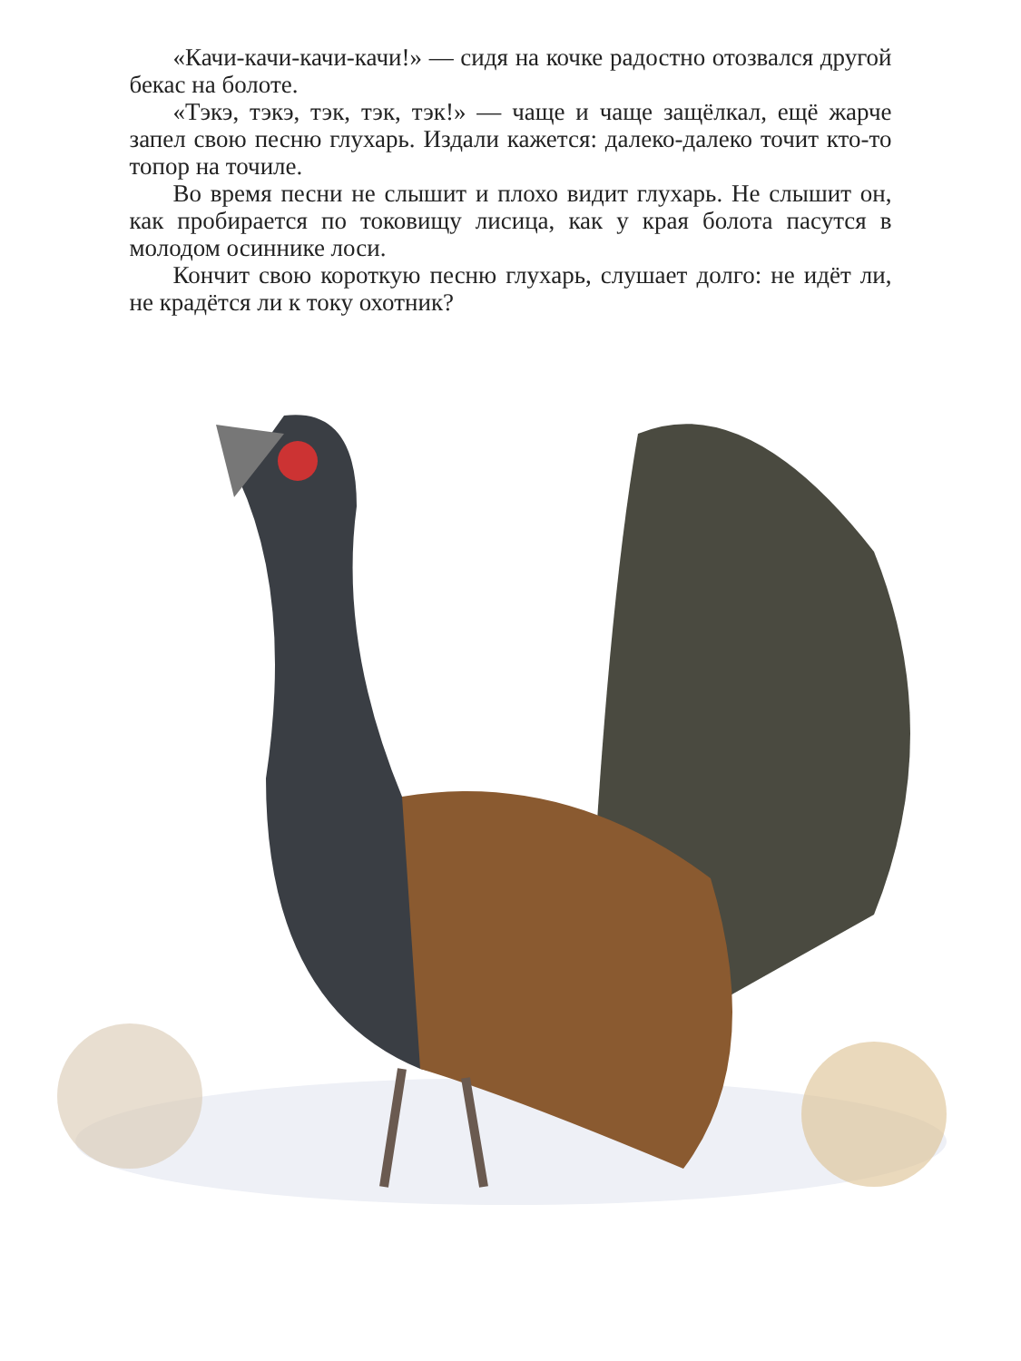«Качи-качи-качи-качи!» — сидя на кочке радостно ото­звался другой бекас на болоте.
«Тэкэ, тэкэ, тэк, тэк, тэк!» — чаще и чаще защёлкал, ещё жарче запел свою песню глухарь. Издали кажется: далеко-далеко точит кто-то топор на точиле.
Во время песни не слышит и плохо видит глухарь. Не слышит он, как пробирается по токовищу лисица, как у края болота пасутся в молодом осиннике лоси.
Кончит свою короткую песню глухарь, слушает долго: не идёт ли, не крадётся ли к току охотник?